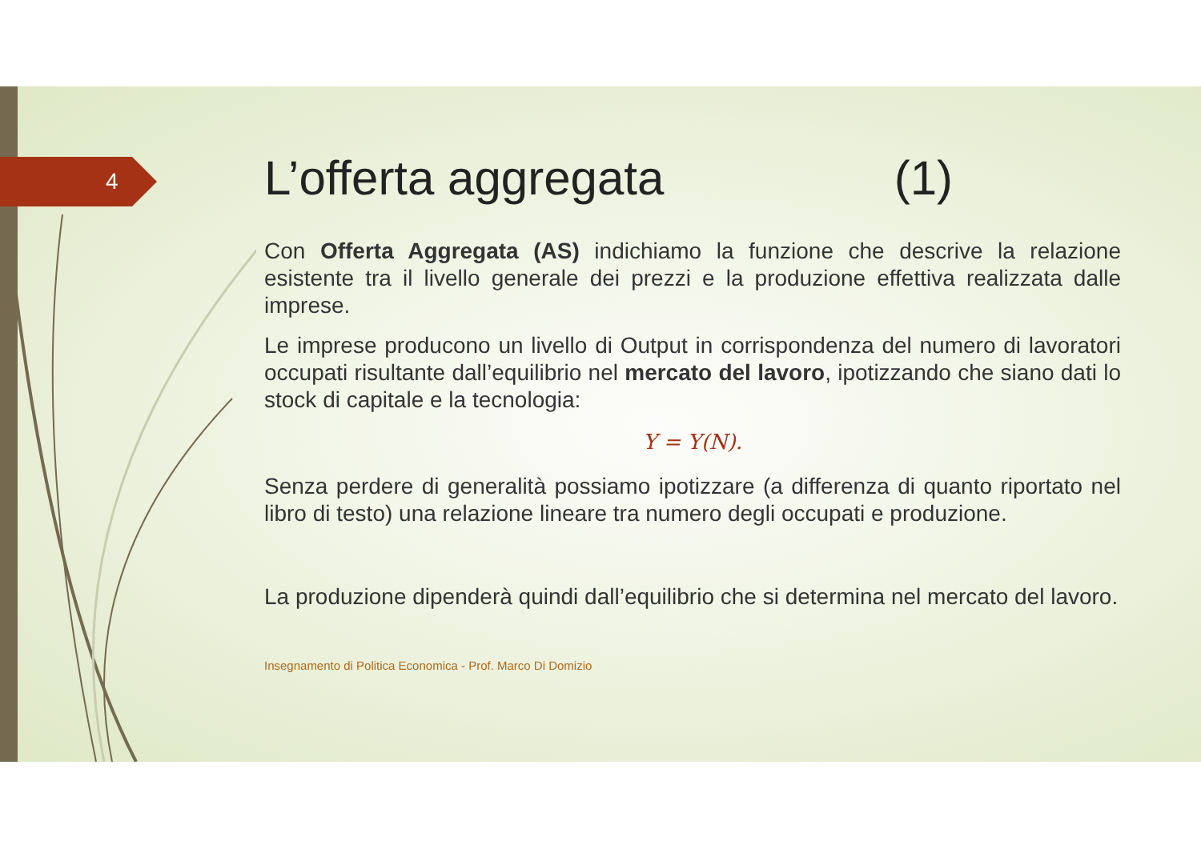4
L’offerta aggregata (1)
Con Offerta Aggregata (AS) indichiamo la funzione che descrive la relazione esistente tra il livello generale dei prezzi e la produzione effettiva realizzata dalle imprese.
Le imprese producono un livello di Output in corrispondenza del numero di lavoratori occupati risultante dall’equilibrio nel mercato del lavoro, ipotizzando che siano dati lo stock di capitale e la tecnologia:
Y = Y(N).
Senza perdere di generalità possiamo ipotizzare (a differenza di quanto riportato nel libro di testo) una relazione lineare tra numero degli occupati e produzione.
La produzione dipenderà quindi dall’equilibrio che si determina nel mercato del lavoro.
Insegnamento di Politica Economica - Prof. Marco Di Domizio